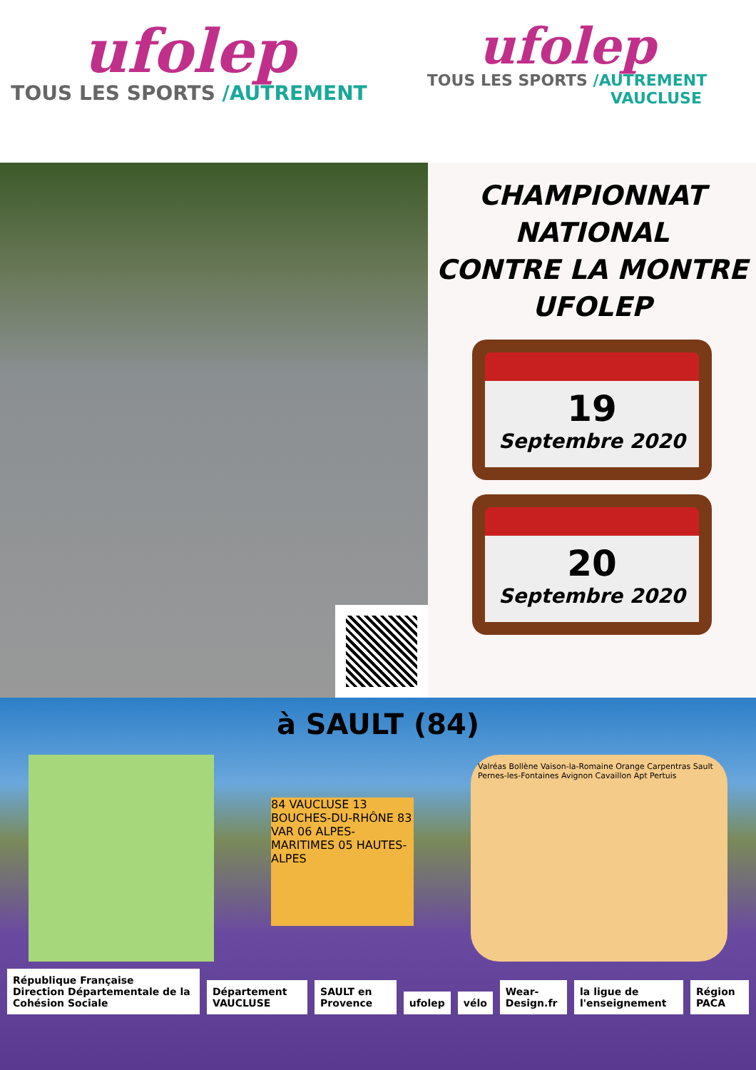ufolep
TOUS LES SPORTS /AUTREMENT
ufolep
TOUS LES SPORTS /AUTREMENT
VAUCLUSE
CHAMPIONNAT
NATIONAL
CONTRE LA MONTRE
UFOLEP
19
Septembre 2020
20
Septembre 2020
à SAULT (84)
84 VAUCLUSE 13 BOUCHES-DU-RHÔNE 83 VAR 06 ALPES-MARITIMES 05 HAUTES-ALPES
Valréas Bollène Vaison-la-Romaine Orange Carpentras Sault Pernes-les-Fontaines Avignon Cavaillon Apt Pertuis
République Française
Direction Départementale de la Cohésion Sociale
Département VAUCLUSE
SAULT en Provence
ufolep
vélo
Wear-Design.fr
la ligue de l'enseignement
Région PACA